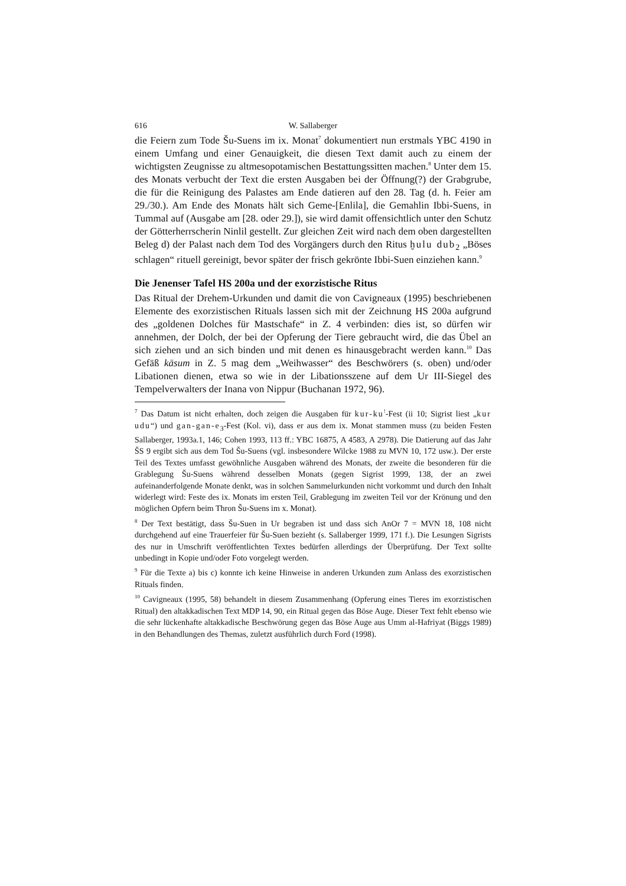616 W. Sallaberger
die Feiern zum Tode Šu-Suens im ix. Monat<sup>7</sup> dokumentiert nun erstmals YBC 4190 in einem Umfang und einer Genauigkeit, die diesen Text damit auch zu einem der wichtigsten Zeugnisse zu altmesopotamischen Bestattungssitten machen.<sup>8</sup> Unter dem 15. des Monats verbucht der Text die ersten Ausgaben bei der Öffnung(?) der Grabgrube, die für die Reinigung des Palastes am Ende datieren auf den 28. Tag (d. h. Feier am 29./30.). Am Ende des Monats hält sich Geme-[Enlila], die Gemahlin Ibbi-Suens, in Tummal auf (Ausgabe am [28. oder 29.]), sie wird damit offensichtlich unter den Schutz der Götterherrscherin Ninlil gestellt. Zur gleichen Zeit wird nach dem oben dargestellten Beleg d) der Palast nach dem Tod des Vorgängers durch den Ritus ḫulu dub<sub>2</sub> „Böses schlagen“ rituell gereinigt, bevor später der frisch gekrönte Ibbi-Suen einziehen kann.<sup>9</sup>
Die Jenenser Tafel HS 200a und der exorzistische Ritus
Das Ritual der Drehem-Urkunden und damit die von Cavigneaux (1995) beschriebenen Elemente des exorzistischen Rituals lassen sich mit der Zeichnung HS 200a aufgrund des „goldenen Dolches für Mastschafe“ in Z. 4 verbinden: dies ist, so dürfen wir annehmen, der Dolch, der bei der Opferung der Tiere gebraucht wird, die das Übel an sich ziehen und an sich binden und mit denen es hinausgebracht werden kann.<sup>10</sup> Das Gefäß kāsum in Z. 5 mag dem „Weihwasser“ des Beschwörers (s. oben) und/oder Libationen dienen, etwa so wie in der Libationsszene auf dem Ur III-Siegel des Tempelverwalters der Inana von Nippur (Buchanan 1972, 96).
<sup>7</sup> Das Datum ist nicht erhalten, doch zeigen die Ausgaben für kur-ku<sup>!</sup>-Fest (ii 10; Sigrist liest „kur udu“) und gan-gan-e<sub>3</sub>-Fest (Kol. vi), dass er aus dem ix. Monat stammen muss (zu beiden Festen Sallaberger, 1993a.1, 146; Cohen 1993, 113 ff.: YBC 16875, A 4583, A 2978). Die Datierung auf das Jahr ŠS 9 ergibt sich aus dem Tod Šu-Suens (vgl. insbesondere Wilcke 1988 zu MVN 10, 172 usw.). Der erste Teil des Textes umfasst gewöhnliche Ausgaben während des Monats, der zweite die besonderen für die Grablegung Šu-Suens während desselben Monats (gegen Sigrist 1999, 138, der an zwei aufeinanderfolgende Monate denkt, was in solchen Sammelurkunden nicht vorkommt und durch den Inhalt widerlegt wird: Feste des ix. Monats im ersten Teil, Grablegung im zweiten Teil vor der Krönung und den möglichen Opfern beim Thron Šu-Suens im x. Monat).
<sup>8</sup> Der Text bestätigt, dass Šu-Suen in Ur begraben ist und dass sich AnOr 7 = MVN 18, 108 nicht durchgehend auf eine Trauerfeier für Šu-Suen bezieht (s. Sallaberger 1999, 171 f.). Die Lesungen Sigrists des nur in Umschrift veröffentlichten Textes bedürfen allerdings der Überprüfung. Der Text sollte unbedingt in Kopie und/oder Foto vorgelegt werden.
<sup>9</sup> Für die Texte a) bis c) konnte ich keine Hinweise in anderen Urkunden zum Anlass des exorzistischen Rituals finden.
<sup>10</sup> Cavigneaux (1995, 58) behandelt in diesem Zusammenhang (Opferung eines Tieres im exorzistischen Ritual) den altakkadischen Text MDP 14, 90, ein Ritual gegen das Böse Auge. Dieser Text fehlt ebenso wie die sehr lückenhafte altakkadische Beschwörung gegen das Böse Auge aus Umm al-Hafriyat (Biggs 1989) in den Behandlungen des Themas, zuletzt ausführlich durch Ford (1998).